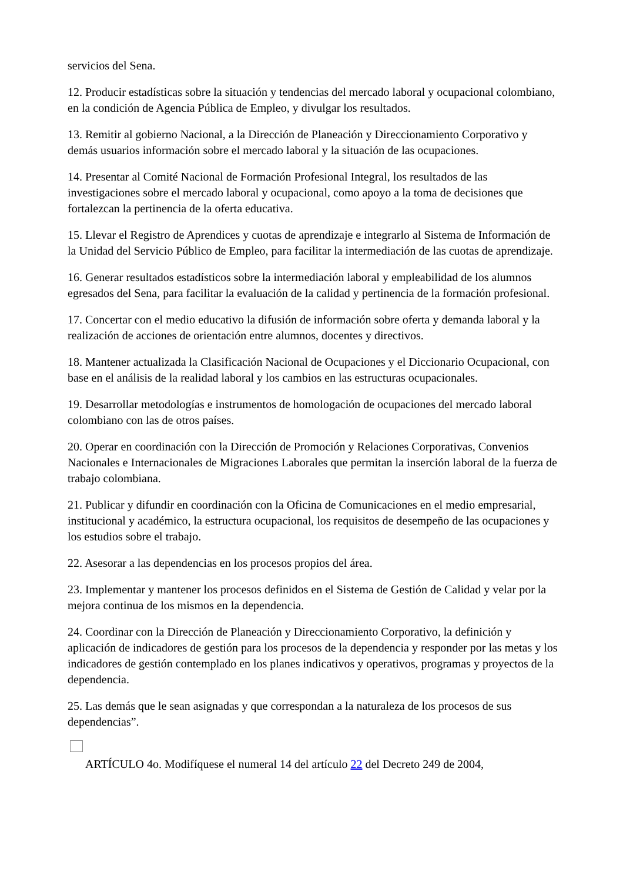servicios del Sena.
12. Producir estadísticas sobre la situación y tendencias del mercado laboral y ocupacional colombiano, en la condición de Agencia Pública de Empleo, y divulgar los resultados.
13. Remitir al gobierno Nacional, a la Dirección de Planeación y Direccionamiento Corporativo y demás usuarios información sobre el mercado laboral y la situación de las ocupaciones.
14. Presentar al Comité Nacional de Formación Profesional Integral, los resultados de las investigaciones sobre el mercado laboral y ocupacional, como apoyo a la toma de decisiones que fortalezcan la pertinencia de la oferta educativa.
15. Llevar el Registro de Aprendices y cuotas de aprendizaje e integrarlo al Sistema de Información de la Unidad del Servicio Público de Empleo, para facilitar la intermediación de las cuotas de aprendizaje.
16. Generar resultados estadísticos sobre la intermediación laboral y empleabilidad de los alumnos egresados del Sena, para facilitar la evaluación de la calidad y pertinencia de la formación profesional.
17. Concertar con el medio educativo la difusión de información sobre oferta y demanda laboral y la realización de acciones de orientación entre alumnos, docentes y directivos.
18. Mantener actualizada la Clasificación Nacional de Ocupaciones y el Diccionario Ocupacional, con base en el análisis de la realidad laboral y los cambios en las estructuras ocupacionales.
19. Desarrollar metodologías e instrumentos de homologación de ocupaciones del mercado laboral colombiano con las de otros países.
20. Operar en coordinación con la Dirección de Promoción y Relaciones Corporativas, Convenios Nacionales e Internacionales de Migraciones Laborales que permitan la inserción laboral de la fuerza de trabajo colombiana.
21. Publicar y difundir en coordinación con la Oficina de Comunicaciones en el medio empresarial, institucional y académico, la estructura ocupacional, los requisitos de desempeño de las ocupaciones y los estudios sobre el trabajo.
22. Asesorar a las dependencias en los procesos propios del área.
23. Implementar y mantener los procesos definidos en el Sistema de Gestión de Calidad y velar por la mejora continua de los mismos en la dependencia.
24. Coordinar con la Dirección de Planeación y Direccionamiento Corporativo, la definición y aplicación de indicadores de gestión para los procesos de la dependencia y responder por las metas y los indicadores de gestión contemplado en los planes indicativos y operativos, programas y proyectos de la dependencia.
25. Las demás que le sean asignadas y que correspondan a la naturaleza de los procesos de sus dependencias”.
ARTÍCULO 4o. Modifíquese el numeral 14 del artículo 22 del Decreto 249 de 2004,